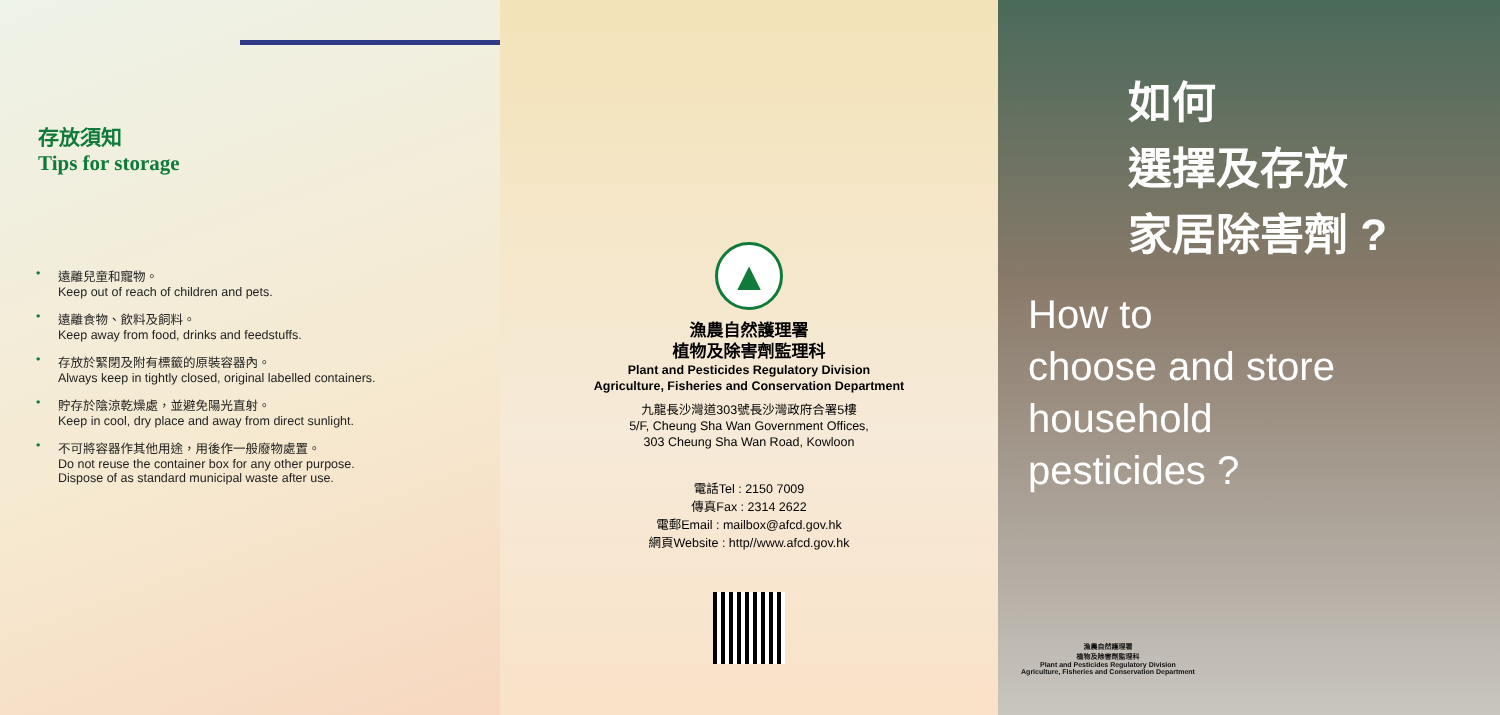存放須知
Tips for storage
• 遠離兒童和寵物。
Keep out of reach of children and pets.
• 遠離食物、飲料及飼料。
Keep away from food, drinks and feedstuffs.
• 存放於緊閉及附有標籤的原裝容器內。
Always keep in tightly closed, original labelled containers.
• 貯存於陰涼乾燥處，並避免陽光直射。
Keep in cool, dry place and away from direct sunlight.
• 不可將容器作其他用途，用後作一般廢物處置。
Do not reuse the container box for any other purpose.
Dispose of as standard municipal waste after use.
▲
漁農自然護理署
植物及除害劑監理科
Plant and Pesticides Regulatory Division
Agriculture, Fisheries and Conservation Department
九龍長沙灣道303號長沙灣政府合署5樓
5/F, Cheung Sha Wan Government Offices,
303 Cheung Sha Wan Road, Kowloon
電話Tel : 2150 7009
傳真Fax : 2314 2622
電郵Email : mailbox@afcd.gov.hk
網頁Website : http//www.afcd.gov.hk
如何
選擇及存放
家居除害劑 ?
How to
choose and store
household
pesticides ?
漁農自然護理署
植物及除害劑監理科
Plant and Pesticides Regulatory Division
Agriculture, Fisheries and Conservation Department